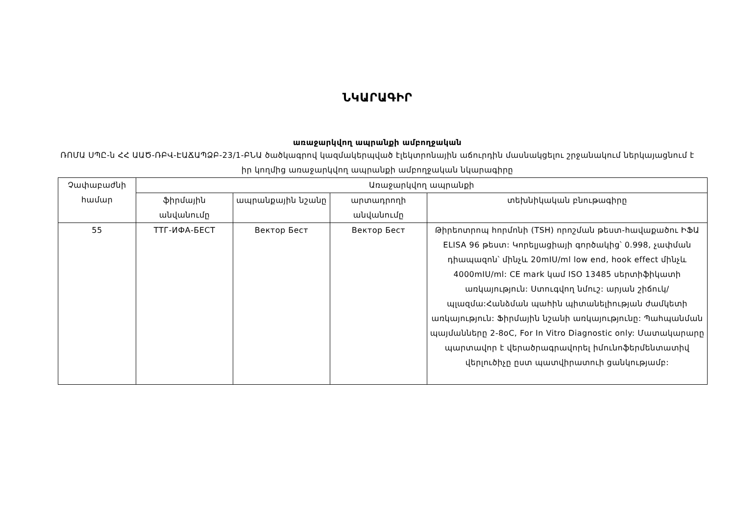ՆԿԱՐԱԳԻՐ
առաջարկվող ապրանքի ամբողջական
ՌՈՄԱ ՍՊԸ-ն ՀՀ ԱԱԾ-ՌԲՎ-ԷԱՃԱՊՁԲ-23/1-ԲՆԱ ծածկագրով կազմակերպված էլեկտրոնային աճուրդին մասնակցելու շրջանակում ներկայացնում է իր կողմից առաջարկվող ապրանքի ամբողջական նկարագիրը
| Չափաբաժնի համար | Առաջարկվող ապրանքի | | | |
| --- | --- | --- | --- | --- |
| | ֆիրմային անվանումը | ապրանքային նշանը | արտադրողի անվանումը | տեխնիկական բնութագիրը |
| 55 | ТТГ-ИФА-БЕСТ | Вектор Бест | Вектор Бест | Թիրեոտրոպ հորմոնի (TSH) որոշման թեստ-հավաքածու ԻՖԱ ELISA 96 թեստ: Կորելյացիայի գործակից՝ 0.998, չափման դիապազոն՝ մինչև 20mIU/ml low end, hook effect մինչև 4000mIU/ml: CE mark կամ ISO 13485 սերտիֆիկատի առկայություն: Ստուգվող նմուշ: արյան շիճուկ/պլազմա:Հանձման պահին պիտանելիության ժամկետի առկայություն: Ֆիրմային նշանի առկայությունը: Պահպանման պայմանները 2-8oC, For In Vitro Diagnostic only: Մատակարարը պարտավոր է վերածրագրավորել իմունոֆերմենտատիվ վերլուծիչը ըստ պատվիրատուի ցանկությամբ: |